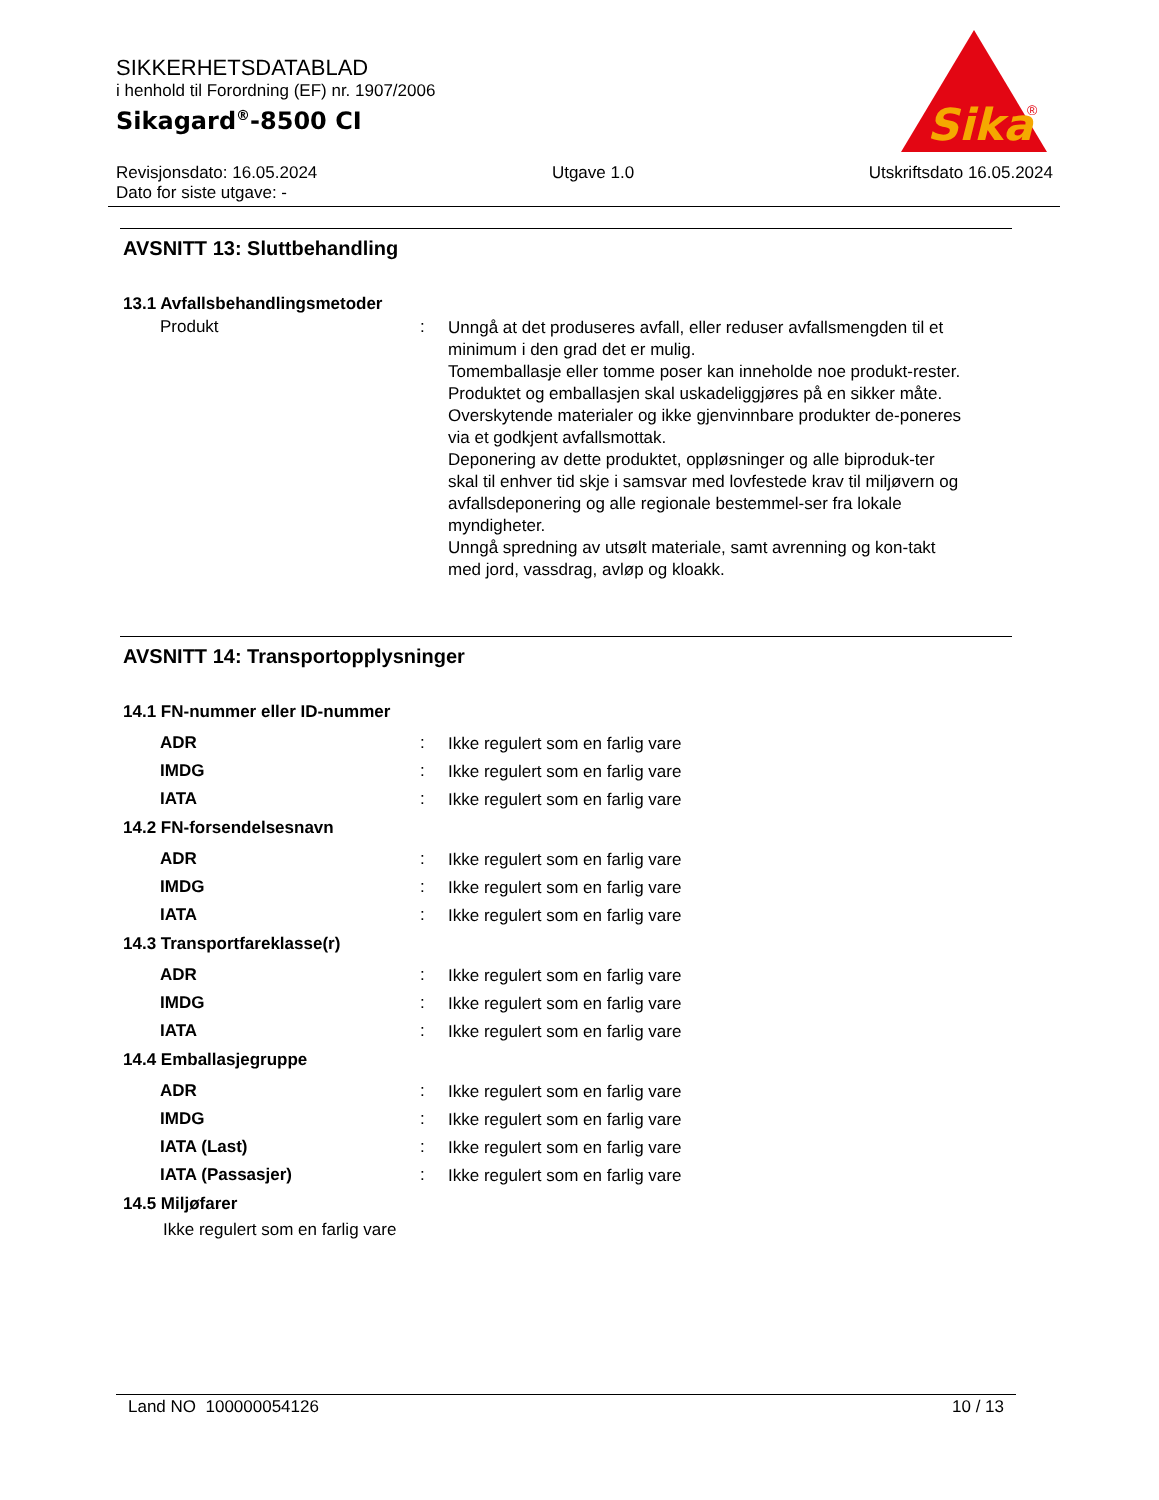SIKKERHETSDATABLAD
i henhold til Forordning (EF) nr. 1907/2006
Sikagard<sup>®</sup>-8500 CI
Sika
®
Revisjonsdato: 16.05.2024
Dato for siste utgave: -
Utgave 1.0 Utskriftsdato 16.05.2024
AVSNITT 13: Sluttbehandling
13.1 Avfallsbehandlingsmetoder
| Produkt | : | Unngå at det produseres avfall, eller reduser avfallsmengden til et minimum i den grad det er mulig. Tomemballasje eller tomme poser kan inneholde noe produkt-rester. Produktet og emballasjen skal uskadeliggjøres på en sikker måte. Overskytende materialer og ikke gjenvinnbare produkter de-poneres via et godkjent avfallsmottak. Deponering av dette produktet, oppløsninger og alle biproduk-ter skal til enhver tid skje i samsvar med lovfestede krav til miljøvern og avfallsdeponering og alle regionale bestemmel-ser fra lokale myndigheter. Unngå spredning av utsølt materiale, samt avrenning og kon-takt med jord, vassdrag, avløp og kloakk. |
AVSNITT 14: Transportopplysninger
14.1 FN-nummer eller ID-nummer
| ADR | : | Ikke regulert som en farlig vare |
| IMDG | : | Ikke regulert som en farlig vare |
| IATA | : | Ikke regulert som en farlig vare |
14.2 FN-forsendelsesnavn
| ADR | : | Ikke regulert som en farlig vare |
| IMDG | : | Ikke regulert som en farlig vare |
| IATA | : | Ikke regulert som en farlig vare |
14.3 Transportfareklasse(r)
| ADR | : | Ikke regulert som en farlig vare |
| IMDG | : | Ikke regulert som en farlig vare |
| IATA | : | Ikke regulert som en farlig vare |
14.4 Emballasjegruppe
| ADR | : | Ikke regulert som en farlig vare |
| IMDG | : | Ikke regulert som en farlig vare |
| IATA (Last) | : | Ikke regulert som en farlig vare |
| IATA (Passasjer) | : | Ikke regulert som en farlig vare |
14.5 Miljøfarer
Ikke regulert som en farlig vare
Land NO 100000054126 10 / 13